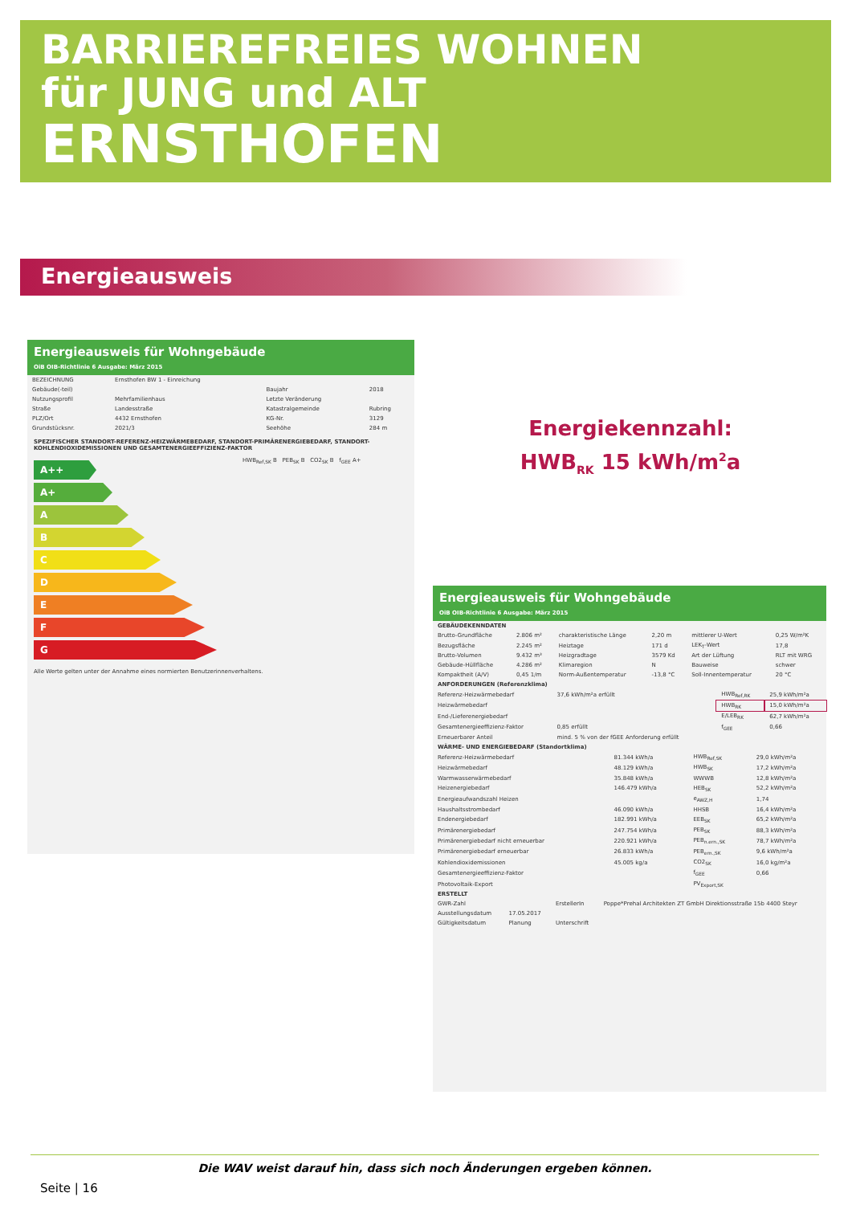BARRIEREFREIES WOHNEN
für JUNG und ALT
ERNSTHOFEN
Energieausweis
Energieausweis für Wohngebäude
OiB OIB-Richtlinie 6 Ausgabe: März 2015
| BEZEICHNUNG | Ernsthofen BW 1 - Einreichung | | |
| Gebäude(-teil) | | Baujahr | 2018 |
| Nutzungsprofil | Mehrfamilienhaus | Letzte Veränderung | |
| Straße | Landesstraße | Katastralgemeinde | Rubring |
| PLZ/Ort | 4432 Ernsthofen | KG-Nr. | 3129 |
| Grundstücksnr. | 2021/3 | Seehöhe | 284 m |
SPEZIFISCHER STANDORT-REFERENZ-HEIZWÄRMEBEDARF, STANDORT-PRIMÄRENERGIEBEDARF, STANDORT-KOHLENDIOXIDEMISSIONEN UND GESAMTENERGIEEFFIZIENZ-FAKTOR
A++
A+
A
B
C
D
E
F
G
HWB<sub>Ref,SK</sub> B PEB<sub>SK</sub> B CO2<sub>SK</sub> B f<sub>GEE</sub> A+
Alle Werte gelten unter der Annahme eines normierten Benutzerinnenverhaltens.
Energiekennzahl:
HWB<sub>RK</sub> 15 kWh/m<sup>2</sup>a
Energieausweis für Wohngebäude
OiB OIB-Richtlinie 6 Ausgabe: März 2015
| GEBÄUDEKENNDATEN | | | | | |
| Brutto-Grundfläche | 2.806 m² | charakteristische Länge | 2,20 m | mittlerer U-Wert | 0,25 W/m²K |
| Bezugsfläche | 2.245 m² | Heiztage | 171 d | LEK<sub>T</sub>-Wert | 17,8 |
| Brutto-Volumen | 9.432 m³ | Heizgradtage | 3579 Kd | Art der Lüftung | RLT mit WRG |
| Gebäude-Hüllfläche | 4.286 m² | Klimaregion | N | Bauweise | schwer |
| Kompaktheit (A/V) | 0,45 1/m | Norm-Außentemperatur | -13,8 °C | Soll-Innentemperatur | 20 °C |
| ANFORDERUNGEN (Referenzklima) | | | |
| Referenz-Heizwärmebedarf | 37,6 kWh/m²a erfüllt | HWB<sub>Ref,RK</sub> | 25,9 kWh/m²a |
| Heizwärmebedarf | | HWB<sub>RK</sub> | 15,0 kWh/m²a |
| End-/Lieferenergiebedarf | | E/LEB<sub>RK</sub> | 62,7 kWh/m²a |
| Gesamtenergieeffizienz-Faktor | 0,85 erfüllt | f<sub>GEE</sub> | 0,66 |
| Erneuerbarer Anteil | mind. 5 % von der fGEE Anforderung erfüllt | | |
| WÄRME- UND ENERGIEBEDARF (Standortklima) | | | |
| Referenz-Heizwärmebedarf | 81.344 kWh/a | HWB<sub>Ref,SK</sub> | 29,0 kWh/m²a |
| Heizwärmebedarf | 48.129 kWh/a | HWB<sub>SK</sub> | 17,2 kWh/m²a |
| Warmwasserwärmebedarf | 35.848 kWh/a | WWWB | 12,8 kWh/m²a |
| Heizenergiebedarf | 146.479 kWh/a | HEB<sub>SK</sub> | 52,2 kWh/m²a |
| Energieaufwandszahl Heizen | | e<sub>AWZ,H</sub> | 1,74 |
| Haushaltsstrombedarf | 46.090 kWh/a | HHSB | 16,4 kWh/m²a |
| Endenergiebedarf | 182.991 kWh/a | EEB<sub>SK</sub> | 65,2 kWh/m²a |
| Primärenergiebedarf | 247.754 kWh/a | PEB<sub>SK</sub> | 88,3 kWh/m²a |
| Primärenergiebedarf nicht erneuerbar | 220.921 kWh/a | PEB<sub>n.ern.,SK</sub> | 78,7 kWh/m²a |
| Primärenergiebedarf erneuerbar | 26.833 kWh/a | PEB<sub>ern.,SK</sub> | 9,6 kWh/m²a |
| Kohlendioxidemissionen | 45.005 kg/a | CO2<sub>SK</sub> | 16,0 kg/m²a |
| Gesamtenergieeffizienz-Faktor | | f<sub>GEE</sub> | 0,66 |
| Photovoltaik-Export | | PV<sub>Export,SK</sub> | |
| ERSTELLT | | | |
| GWR-Zahl | | ErstellerIn | Poppe*Prehal Architekten ZT GmbH Direktionsstraße 15b 4400 Steyr |
| Ausstellungsdatum | 17.05.2017 | | |
| Gültigkeitsdatum | Planung | Unterschrift | |
Die WAV weist darauf hin, dass sich noch Änderungen ergeben können.
Seite | 16